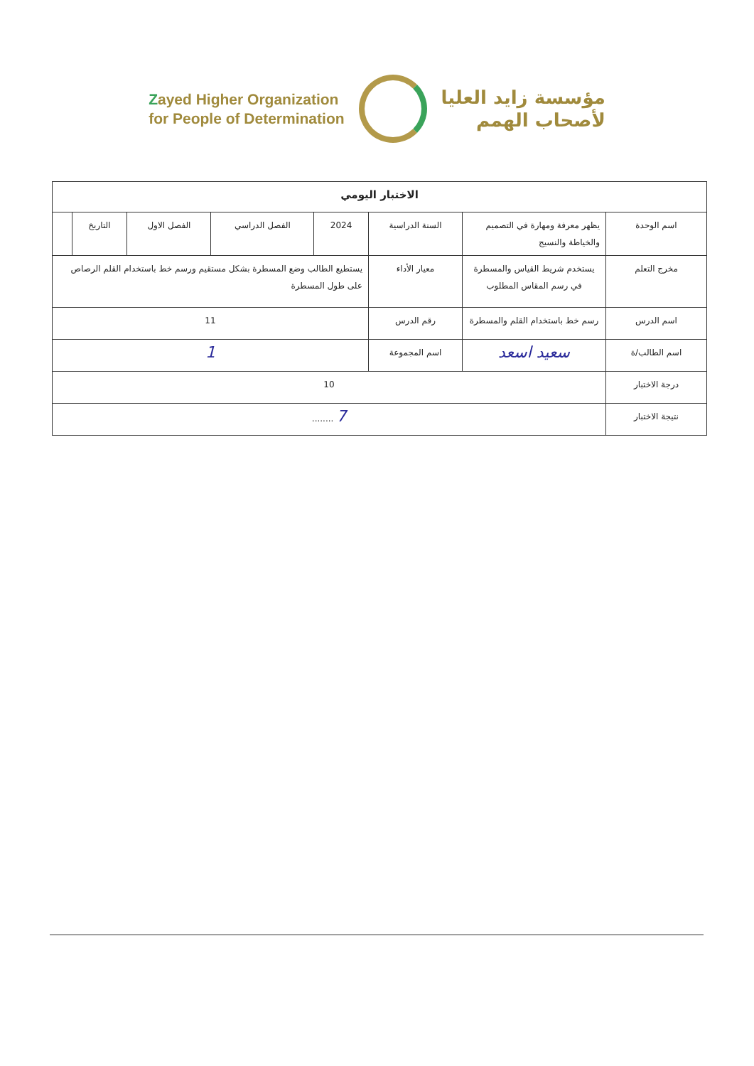Zayed Higher Organization
for People of Determination
مؤسسة زايد العليا
لأصحاب الهمم
| الاختبار اليومي | | | | | | | |
| --- | --- | --- | --- | --- | --- | --- | --- |
| اسم الوحدة | يظهر معرفة ومهارة في التصميم والخياطة والنسيج | السنة الدراسية | 2024 | الفصل الدراسي | الفصل الاول | التاريخ | |
| مخرج التعلم | يستخدم شريط القياس والمسطرة في رسم المقاس المطلوب | معيار الأداء | يستطيع الطالب وضع المسطرة بشكل مستقيم ورسم خط باستخدام القلم الرصاص على طول المسطرة | | | | |
| اسم الدرس | رسم خط باستخدام القلم والمسطرة | رقم الدرس | 11 | | | | |
| اسم الطالب/ة | سعيد اسعد | اسم المجموعة | 1 | | | | |
| درجة الاختبار | 10 | | | | | | |
| نتيجة الاختبار | 7 ........ | | | | | | |